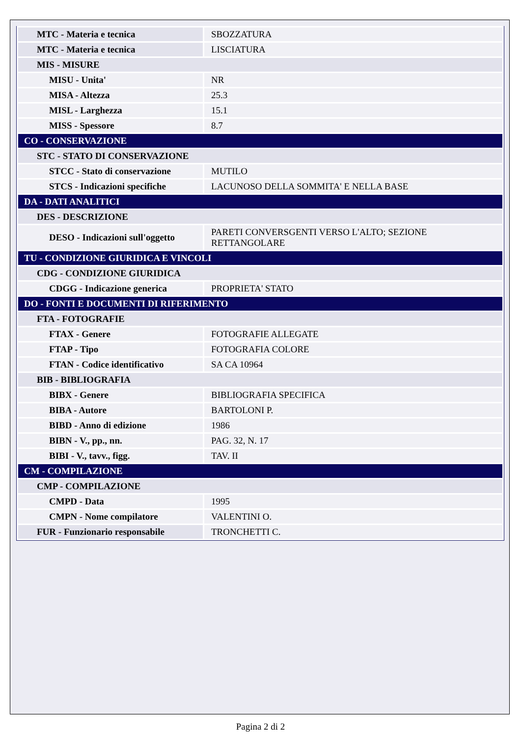| MTC - Materia e tecnica | SBOZZATURA |
| MTC - Materia e tecnica | LISCIATURA |
| MIS - MISURE | |
| MISU - Unita' | NR |
| MISA - Altezza | 25.3 |
| MISL - Larghezza | 15.1 |
| MISS - Spessore | 8.7 |
| CO - CONSERVAZIONE | |
| STC - STATO DI CONSERVAZIONE | |
| STCC - Stato di conservazione | MUTILO |
| STCS - Indicazioni specifiche | LACUNOSO DELLA SOMMITA' E NELLA BASE |
| DA - DATI ANALITICI | |
| DES - DESCRIZIONE | |
| DESO - Indicazioni sull'oggetto | PARETI CONVERSGENTI VERSO L'ALTO; SEZIONE RETTANGOLARE |
| TU - CONDIZIONE GIURIDICA E VINCOLI | |
| CDG - CONDIZIONE GIURIDICA | |
| CDGG - Indicazione generica | PROPRIETA' STATO |
| DO - FONTI E DOCUMENTI DI RIFERIMENTO | |
| FTA - FOTOGRAFIE | |
| FTAX - Genere | FOTOGRAFIE ALLEGATE |
| FTAP - Tipo | FOTOGRAFIA COLORE |
| FTAN - Codice identificativo | SA CA 10964 |
| BIB - BIBLIOGRAFIA | |
| BIBX - Genere | BIBLIOGRAFIA SPECIFICA |
| BIBA - Autore | BARTOLONI P. |
| BIBD - Anno di edizione | 1986 |
| BIBN - V., pp., nn. | PAG. 32, N. 17 |
| BIBI - V., tavv., figg. | TAV. II |
| CM - COMPILAZIONE | |
| CMP - COMPILAZIONE | |
| CMPD - Data | 1995 |
| CMPN - Nome compilatore | VALENTINI O. |
| FUR - Funzionario responsabile | TRONCHETTI C. |
Pagina 2 di 2